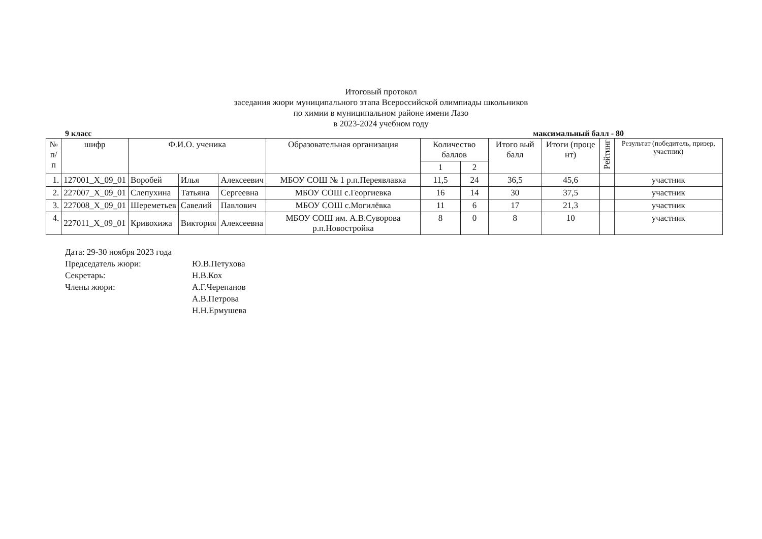Итоговый протокол
заседания жюри муниципального этапа Всероссийской олимпиады школьников
по химии в муниципальном районе имени Лазо
в 2023-2024 учебном году
9 класс максимальный балл - 80
| № п/п | шифр | Ф.И.О. ученика | | | Образовательная организация | Количество баллов | | Итого вый балл | Итоги (проце нт) | Рейтинг | Результат (победитель, призер, участник) |
| --- | --- | --- | --- | --- | --- | --- | --- | --- | --- | --- | --- |
| | | | | | | 1 | 2 | | | | |
| 1. | 127001_X_09_01 | Воробей | Илья | Алексеевич | МБОУ СОШ № 1 р.п.Переявлавка | 11,5 | 24 | 36,5 | 45,6 | | участник |
| 2. | 227007_X_09_01 | Слепухина | Татьяна | Сергеевна | МБОУ СОШ с.Георгиевка | 16 | 14 | 30 | 37,5 | | участник |
| 3. | 227008_X_09_01 | Шереметьев | Савелий | Павлович | МБОУ СОШ с.Могилёвка | 11 | 6 | 17 | 21,3 | | участник |
| 4. | 227011_X_09_01 | Кривохижа | Виктория | Алексеевна | МБОУ СОШ им. А.В.Суворова р.п.Новостройка | 8 | 0 | 8 | 10 | | участник |
Дата: 29-30 ноября 2023 года
Председатель жюри: Ю.В.Петухова
Секретарь: Н.В.Кох
Члены жюри: А.Г.Черепанов
А.В.Петрова
Н.Н.Ермушева